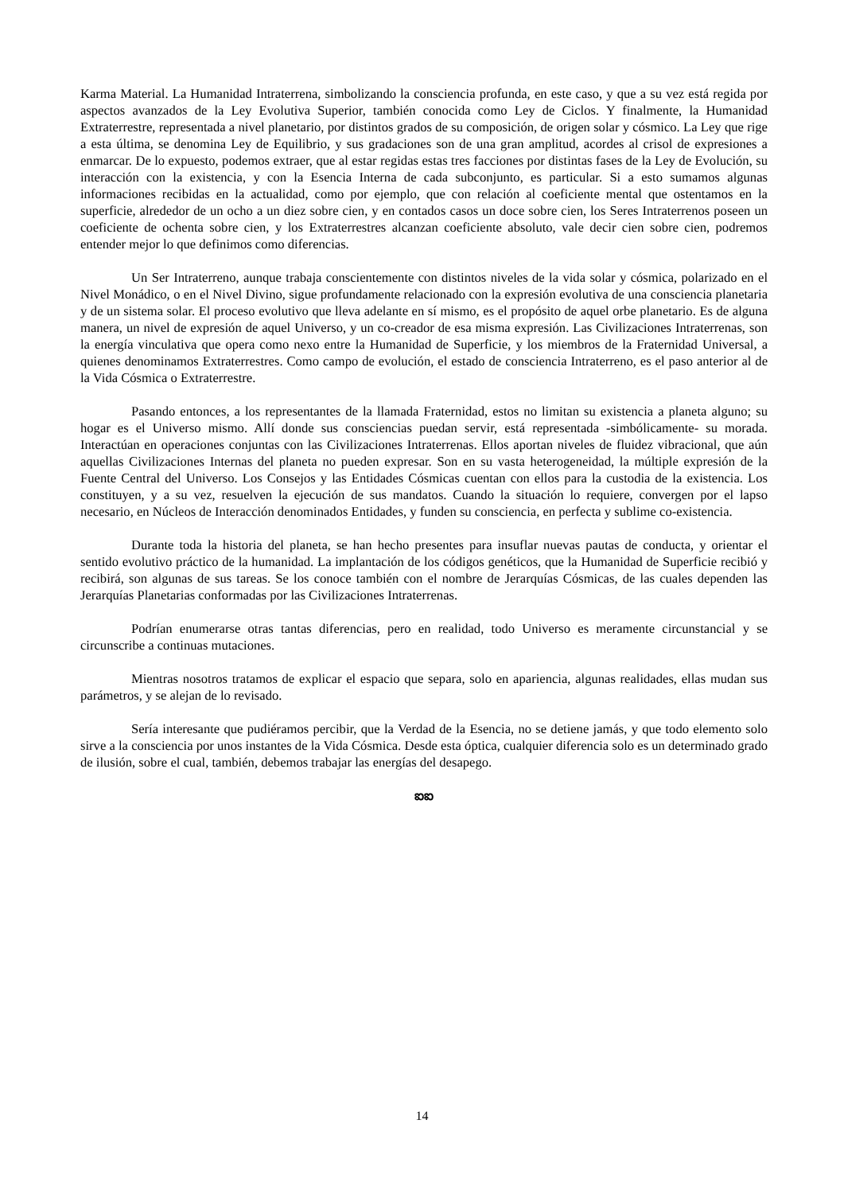Karma Material. La Humanidad Intraterrena, simbolizando la consciencia profunda, en este caso, y que a su vez está regida por aspectos avanzados de la Ley Evolutiva Superior, también conocida como Ley de Ciclos. Y finalmente, la Humanidad Extraterrestre, representada a nivel planetario, por distintos grados de su composición, de origen solar y cósmico. La Ley que rige a esta última, se denomina Ley de Equilibrio, y sus gradaciones son de una gran amplitud, acordes al crisol de expresiones a enmarcar. De lo expuesto, podemos extraer, que al estar regidas estas tres facciones por distintas fases de la Ley de Evolución, su interacción con la existencia, y con la Esencia Interna de cada subconjunto, es particular. Si a esto sumamos algunas informaciones recibidas en la actualidad, como por ejemplo, que con relación al coeficiente mental que ostentamos en la superficie, alrededor de un ocho a un diez sobre cien, y en contados casos un doce sobre cien, los Seres Intraterrenos poseen un coeficiente de ochenta sobre cien, y los Extraterrestres alcanzan coeficiente absoluto, vale decir cien sobre cien, podremos entender mejor lo que definimos como diferencias.
Un Ser Intraterreno, aunque trabaja conscientemente con distintos niveles de la vida solar y cósmica, polarizado en el Nivel Monádico, o en el Nivel Divino, sigue profundamente relacionado con la expresión evolutiva de una consciencia planetaria y de un sistema solar. El proceso evolutivo que lleva adelante en sí mismo, es el propósito de aquel orbe planetario. Es de alguna manera, un nivel de expresión de aquel Universo, y un co-creador de esa misma expresión. Las Civilizaciones Intraterrenas, son la energía vinculativa que opera como nexo entre la Humanidad de Superficie, y los miembros de la Fraternidad Universal, a quienes denominamos Extraterrestres. Como campo de evolución, el estado de consciencia Intraterreno, es el paso anterior al de la Vida Cósmica o Extraterrestre.
Pasando entonces, a los representantes de la llamada Fraternidad, estos no limitan su existencia a planeta alguno; su hogar es el Universo mismo. Allí donde sus consciencias puedan servir, está representada -simbólicamente- su morada. Interactúan en operaciones conjuntas con las Civilizaciones Intraterrenas. Ellos aportan niveles de fluidez vibracional, que aún aquellas Civilizaciones Internas del planeta no pueden expresar. Son en su vasta heterogeneidad, la múltiple expresión de la Fuente Central del Universo. Los Consejos y las Entidades Cósmicas cuentan con ellos para la custodia de la existencia. Los constituyen, y a su vez, resuelven la ejecución de sus mandatos. Cuando la situación lo requiere, convergen por el lapso necesario, en Núcleos de Interacción denominados Entidades, y funden su consciencia, en perfecta y sublime co-existencia.
Durante toda la historia del planeta, se han hecho presentes para insuflar nuevas pautas de conducta, y orientar el sentido evolutivo práctico de la humanidad. La implantación de los códigos genéticos, que la Humanidad de Superficie recibió y recibirá, son algunas de sus tareas. Se los conoce también con el nombre de Jerarquías Cósmicas, de las cuales dependen las Jerarquías Planetarias conformadas por las Civilizaciones Intraterrenas.
Podrían enumerarse otras tantas diferencias, pero en realidad, todo Universo es meramente circunstancial y se circunscribe a continuas mutaciones.
Mientras nosotros tratamos de explicar el espacio que separa, solo en apariencia, algunas realidades, ellas mudan sus parámetros, y se alejan de lo revisado.
Sería interesante que pudiéramos percibir, que la Verdad de la Esencia, no se detiene jamás, y que todo elemento solo sirve a la consciencia por unos instantes de la Vida Cósmica. Desde esta óptica, cualquier diferencia solo es un determinado grado de ilusión, sobre el cual, también, debemos trabajar las energías del desapego.
ఐఐ
14